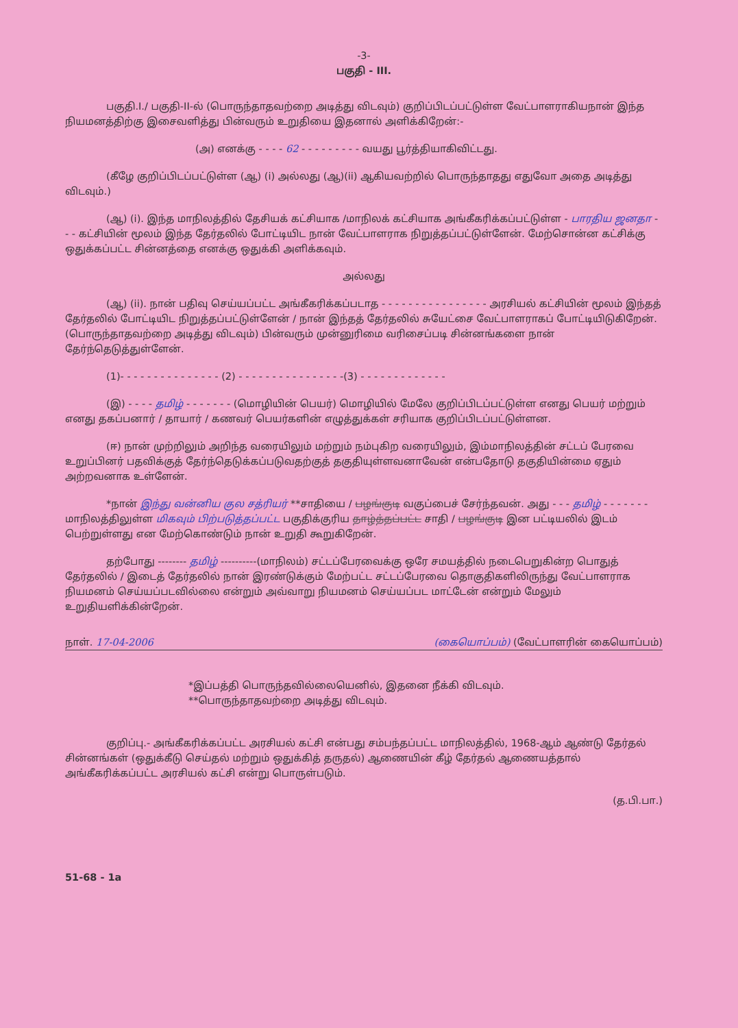-3-
பகுதி - III.
பகுதி.I./ பகுதி-II-ல் (பொருந்தாதவற்றை அடித்து விடவும்) குறிப்பிடப்பட்டுள்ள வேட்பாளராகியநான் இந்த நியமனத்திற்கு இசைவளித்து பின்வரும் உறுதியை இதனால் அளிக்கிறேன்:-
(அ) எனக்கு - - - - 62 - - - - - - - - - வயது பூர்த்தியாகிவிட்டது.
(கீழே குறிப்பிடப்பட்டுள்ள (ஆ) (i) அல்லது (ஆ)(ii) ஆகியவற்றில் பொருந்தாதது எதுவோ அதை அடித்து விடவும்.)
(ஆ) (i). இந்த மாநிலத்தில் தேசியக் கட்சியாக /மாநிலக் கட்சியாக அங்கீகரிக்கப்பட்டுள்ள - பாரதிய ஜனதா - - - கட்சியின் மூலம் இந்த தேர்தலில் போட்டியிட நான் வேட்பாளராக நிறுத்தப்பட்டுள்ளேன். மேற்சொன்ன கட்சிக்கு ஒதுக்கப்பட்ட சின்னத்தை எனக்கு ஒதுக்கி அளிக்கவும்.
அல்லது
(ஆ) (ii). நான் பதிவு செய்யப்பட்ட அங்கீகரிக்கப்படாத - - - - - - - - - - - - - - - - அரசியல் கட்சியின் மூலம் இந்தத் தேர்தலில் போட்டியிட நிறுத்தப்பட்டுள்ளேன் / நான் இந்தத் தேர்தலில் சுயேட்சை வேட்பாளராகப் போட்டியிடுகிறேன். (பொருந்தாதவற்றை அடித்து விடவும்) பின்வரும் முன்னுரிமை வரிசைப்படி சின்னங்களை நான் தேர்ந்தெடுத்துள்ளேன்.
(1)- - - - - - - - - - - - - - - (2) - - - - - - - - - - - - - - - -(3) - - - - - - - - - - - - -
(இ) - - - - தமிழ் - - - - - - - (மொழியின் பெயர்) மொழியில் மேலே குறிப்பிடப்பட்டுள்ள எனது பெயர் மற்றும் எனது தகப்பனார் / தாயார் / கணவர் பெயர்களின் எழுத்துக்கள் சரியாக குறிப்பிடப்பட்டுள்ளன.
(ஈ) நான் முற்றிலும் அறிந்த வரையிலும் மற்றும் நம்புகிற வரையிலும், இம்மாநிலத்தின் சட்டப் பேரவை உறுப்பினர் பதவிக்குத் தேர்ந்தெடுக்கப்படுவதற்குத் தகுதியுள்ளவனாவேன் என்பதோடு தகுதியின்மை ஏதும் அற்றவனாக உள்ளேன்.
*நான் இந்து வன்னிய குல சத்ரியர் **சாதியை / பழங்குடி வகுப்பைச் சேர்ந்தவன். அது - - - தமிழ் - - - - - - - மாநிலத்திலுள்ள மிகவும் பிற்படுத்தப்பட்ட பகுதிக்குரிய தாழ்த்தப்பட்ட சாதி / பழங்குடி இன பட்டியலில் இடம் பெற்றுள்ளது என மேற்கொண்டும் நான் உறுதி கூறுகிறேன்.
தற்போது -------- தமிழ் ----------(மாநிலம்) சட்டப்பேரவைக்கு ஒரே சமயத்தில் நடைபெறுகின்ற பொதுத் தேர்தலில் / இடைத் தேர்தலில் நான் இரண்டுக்கும் மேற்பட்ட சட்டப்பேரவை தொகுதிகளிலிருந்து வேட்பாளராக நியமனம் செய்யப்படவில்லை என்றும் அவ்வாறு நியமனம் செய்யப்பட மாட்டேன் என்றும் மேலும் உறுதியளிக்கின்றேன்.
நாள். 17-04-2006 (கையொப்பம்) (வேட்பாளரின் கையொப்பம்)
*இப்பத்தி பொருந்தவில்லையெனில், இதனை நீக்கி விடவும்.
**பொருந்தாதவற்றை அடித்து விடவும்.
குறிப்பு.- அங்கீகரிக்கப்பட்ட அரசியல் கட்சி என்பது சம்பந்தப்பட்ட மாநிலத்தில், 1968-ஆம் ஆண்டு தேர்தல் சின்னங்கள் (ஒதுக்கீடு செய்தல் மற்றும் ஒதுக்கித் தருதல்) ஆணையின் கீழ் தேர்தல் ஆணையத்தால் அங்கீகரிக்கப்பட்ட அரசியல் கட்சி என்று பொருள்படும்.
(த.பி.பா.)
51-68 - 1a